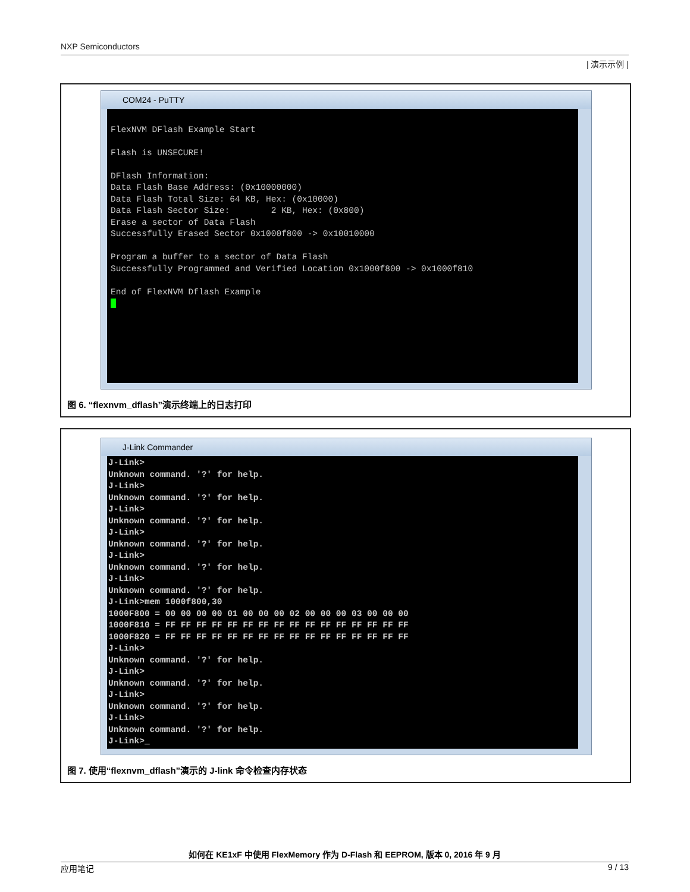NXP Semiconductors
| 演示示例 |
COM24 - PuTTY
FlexNVM DFlash Example Start Flash is UNSECURE! DFlash Information: Data Flash Base Address: (0x10000000) Data Flash Total Size: 64 KB, Hex: (0x10000) Data Flash Sector Size: 2 KB, Hex: (0x800) Erase a sector of Data Flash Successfully Erased Sector 0x1000f800 -> 0x10010000 Program a buffer to a sector of Data Flash Successfully Programmed and Verified Location 0x1000f800 -> 0x1000f810 End of FlexNVM Dflash Example
图 6. “flexnvm_dflash”演示终端上的日志打印
J-Link Commander
J-Link> Unknown command. '?' for help. J-Link> Unknown command. '?' for help. J-Link> Unknown command. '?' for help. J-Link> Unknown command. '?' for help. J-Link> Unknown command. '?' for help. J-Link> Unknown command. '?' for help. J-Link>mem 1000f800,30 1000F800 = 00 00 00 00 01 00 00 00 02 00 00 00 03 00 00 00 1000F810 = FF FF FF FF FF FF FF FF FF FF FF FF FF FF FF FF 1000F820 = FF FF FF FF FF FF FF FF FF FF FF FF FF FF FF FF J-Link> Unknown command. '?' for help. J-Link> Unknown command. '?' for help. J-Link> Unknown command. '?' for help. J-Link> Unknown command. '?' for help. J-Link>_
图 7. 使用“flexnvm_dflash”演示的 J-link 命令检查内存状态
如何在 KE1xF 中使用 FlexMemory 作为 D-Flash 和 EEPROM, 版本 0, 2016 年 9 月
应用笔记 9 / 13